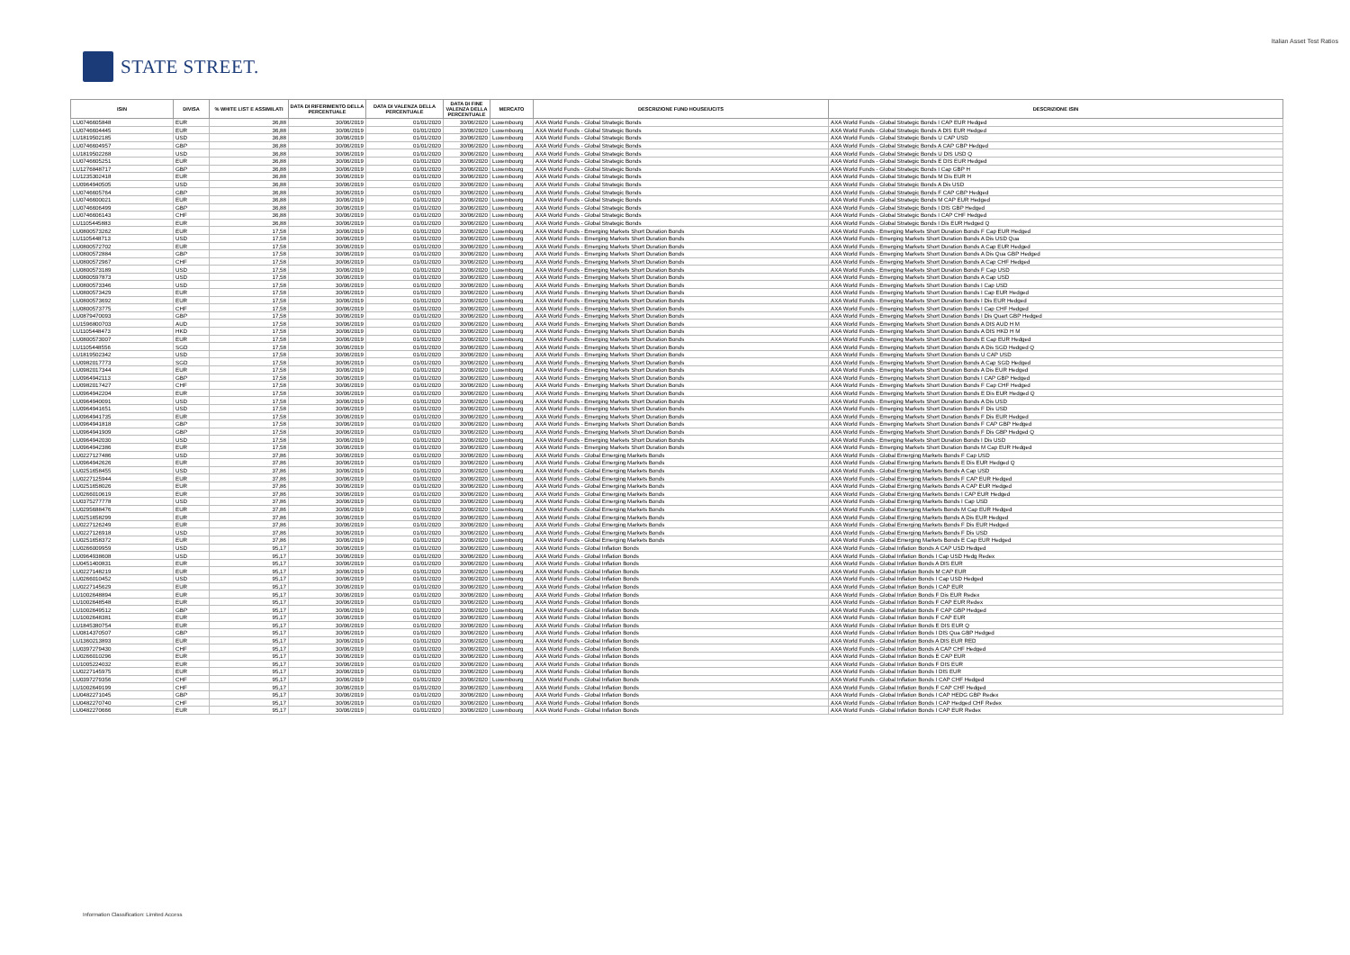STATE STREET.
Italian Asset Test Ratios
| ISIN | DIVISA | % WHITE LIST E ASSIMILATI | DATA DI RIFERIMENTO DELLA PERCENTUALE | DATA DI VALENZA DELLA PERCENTUALE | DATA DI FINE VALENZA DELLA PERCENTUALE | MERCATO | DESCRIZIONE FUND HOUSE/UCITS | DESCRIZIONE ISIN |
| --- | --- | --- | --- | --- | --- | --- | --- | --- |
| LU0746605848 | EUR | 36,88 | 30/06/2019 | 01/01/2020 | 30/06/2020 | Luxembourg | AXA World Funds - Global Strategic Bonds | AXA World Funds - Global Strategic Bonds I CAP EUR Hedged |
| LU0746604445 | EUR | 36,88 | 30/06/2019 | 01/01/2020 | 30/06/2020 | Luxembourg | AXA World Funds - Global Strategic Bonds | AXA World Funds - Global Strategic Bonds A DIS EUR Hedged |
| LU1819502185 | USD | 36,88 | 30/06/2019 | 01/01/2020 | 30/06/2020 | Luxembourg | AXA World Funds - Global Strategic Bonds | AXA World Funds - Global Strategic Bonds U CAP USD |
| LU0746604957 | GBP | 36,88 | 30/06/2019 | 01/01/2020 | 30/06/2020 | Luxembourg | AXA World Funds - Global Strategic Bonds | AXA World Funds - Global Strategic Bonds A CAP GBP Hedged |
| LU1819502268 | USD | 36,88 | 30/06/2019 | 01/01/2020 | 30/06/2020 | Luxembourg | AXA World Funds - Global Strategic Bonds | AXA World Funds - Global Strategic Bonds U DIS USD Q |
| LU0746605251 | EUR | 36,88 | 30/06/2019 | 01/01/2020 | 30/06/2020 | Luxembourg | AXA World Funds - Global Strategic Bonds | AXA World Funds - Global Strategic Bonds E DIS EUR Hedged |
| LU1276848717 | GBP | 36,88 | 30/06/2019 | 01/01/2020 | 30/06/2020 | Luxembourg | AXA World Funds - Global Strategic Bonds | AXA World Funds - Global Strategic Bonds I Cap GBP H |
| LU1235302418 | EUR | 36,88 | 30/06/2019 | 01/01/2020 | 30/06/2020 | Luxembourg | AXA World Funds - Global Strategic Bonds | AXA World Funds - Global Strategic Bonds M Dis EUR H |
| LU0964940505 | USD | 36,88 | 30/06/2019 | 01/01/2020 | 30/06/2020 | Luxembourg | AXA World Funds - Global Strategic Bonds | AXA World Funds - Global Strategic Bonds A Dis USD |
| LU0746605764 | GBP | 36,88 | 30/06/2019 | 01/01/2020 | 30/06/2020 | Luxembourg | AXA World Funds - Global Strategic Bonds | AXA World Funds - Global Strategic Bonds F CAP GBP Hedged |
| LU0746600021 | EUR | 36,88 | 30/06/2019 | 01/01/2020 | 30/06/2020 | Luxembourg | AXA World Funds - Global Strategic Bonds | AXA World Funds - Global Strategic Bonds M CAP EUR Hedged |
| LU0746606499 | GBP | 36,88 | 30/06/2019 | 01/01/2020 | 30/06/2020 | Luxembourg | AXA World Funds - Global Strategic Bonds | AXA World Funds - Global Strategic Bonds I DIS GBP Hedged |
| LU0746606143 | CHF | 36,88 | 30/06/2019 | 01/01/2020 | 30/06/2020 | Luxembourg | AXA World Funds - Global Strategic Bonds | AXA World Funds - Global Strategic Bonds I CAP CHF Hedged |
| LU1105445883 | EUR | 36,88 | 30/06/2019 | 01/01/2020 | 30/06/2020 | Luxembourg | AXA World Funds - Global Strategic Bonds | AXA World Funds - Global Strategic Bonds I Dis EUR Hedged Q |
| LU0800573262 | EUR | 17,58 | 30/06/2019 | 01/01/2020 | 30/06/2020 | Luxembourg | AXA World Funds - Emerging Markets Short Duration Bonds | AXA World Funds - Emerging Markets Short Duration Bonds F Cap EUR Hedged |
| LU1105448713 | USD | 17,58 | 30/06/2019 | 01/01/2020 | 30/06/2020 | Luxembourg | AXA World Funds - Emerging Markets Short Duration Bonds | AXA World Funds - Emerging Markets Short Duration Bonds A Dis USD Qua |
| LU0800572702 | EUR | 17,58 | 30/06/2019 | 01/01/2020 | 30/06/2020 | Luxembourg | AXA World Funds - Emerging Markets Short Duration Bonds | AXA World Funds - Emerging Markets Short Duration Bonds A Cap EUR Hedged |
| LU0800572884 | GBP | 17,58 | 30/06/2019 | 01/01/2020 | 30/06/2020 | Luxembourg | AXA World Funds - Emerging Markets Short Duration Bonds | AXA World Funds - Emerging Markets Short Duration Bonds A Dis Qua GBP Hedged |
| LU0800572967 | CHF | 17,58 | 30/06/2019 | 01/01/2020 | 30/06/2020 | Luxembourg | AXA World Funds - Emerging Markets Short Duration Bonds | AXA World Funds - Emerging Markets Short Duration Bonds A Cap CHF Hedged |
| LU0800573189 | USD | 17,58 | 30/06/2019 | 01/01/2020 | 30/06/2020 | Luxembourg | AXA World Funds - Emerging Markets Short Duration Bonds | AXA World Funds - Emerging Markets Short Duration Bonds F Cap USD |
| LU0800597873 | USD | 17,58 | 30/06/2019 | 01/01/2020 | 30/06/2020 | Luxembourg | AXA World Funds - Emerging Markets Short Duration Bonds | AXA World Funds - Emerging Markets Short Duration Bonds A Cap USD |
| LU0800573346 | USD | 17,58 | 30/06/2019 | 01/01/2020 | 30/06/2020 | Luxembourg | AXA World Funds - Emerging Markets Short Duration Bonds | AXA World Funds - Emerging Markets Short Duration Bonds I Cap USD |
| LU0800573429 | EUR | 17,58 | 30/06/2019 | 01/01/2020 | 30/06/2020 | Luxembourg | AXA World Funds - Emerging Markets Short Duration Bonds | AXA World Funds - Emerging Markets Short Duration Bonds I Cap EUR Hedged |
| LU0800573692 | EUR | 17,58 | 30/06/2019 | 01/01/2020 | 30/06/2020 | Luxembourg | AXA World Funds - Emerging Markets Short Duration Bonds | AXA World Funds - Emerging Markets Short Duration Bonds I Dis EUR Hedged |
| LU0800573775 | CHF | 17,58 | 30/06/2019 | 01/01/2020 | 30/06/2020 | Luxembourg | AXA World Funds - Emerging Markets Short Duration Bonds | AXA World Funds - Emerging Markets Short Duration Bonds I Cap CHF Hedged |
| LU0879470093 | GBP | 17,58 | 30/06/2019 | 01/01/2020 | 30/06/2020 | Luxembourg | AXA World Funds - Emerging Markets Short Duration Bonds | AXA World Funds - Emerging Markets Short Duration Bonds I Dis Quart GBP Hedged |
| LU1596800703 | AUD | 17,58 | 30/06/2019 | 01/01/2020 | 30/06/2020 | Luxembourg | AXA World Funds - Emerging Markets Short Duration Bonds | AXA World Funds - Emerging Markets Short Duration Bonds A DIS AUD H M |
| LU1105448473 | HKD | 17,58 | 30/06/2019 | 01/01/2020 | 30/06/2020 | Luxembourg | AXA World Funds - Emerging Markets Short Duration Bonds | AXA World Funds - Emerging Markets Short Duration Bonds A DIS HKD H M |
| LU0800573007 | EUR | 17,58 | 30/06/2019 | 01/01/2020 | 30/06/2020 | Luxembourg | AXA World Funds - Emerging Markets Short Duration Bonds | AXA World Funds - Emerging Markets Short Duration Bonds E Cap EUR Hedged |
| LU1105448556 | SGD | 17,58 | 30/06/2019 | 01/01/2020 | 30/06/2020 | Luxembourg | AXA World Funds - Emerging Markets Short Duration Bonds | AXA World Funds - Emerging Markets Short Duration Bonds A Dis SGD Hedged Q |
| LU1819502342 | USD | 17,58 | 30/06/2019 | 01/01/2020 | 30/06/2020 | Luxembourg | AXA World Funds - Emerging Markets Short Duration Bonds | AXA World Funds - Emerging Markets Short Duration Bonds U CAP USD |
| LU0982017773 | SGD | 17,58 | 30/06/2019 | 01/01/2020 | 30/06/2020 | Luxembourg | AXA World Funds - Emerging Markets Short Duration Bonds | AXA World Funds - Emerging Markets Short Duration Bonds A Cap SGD Hedged |
| LU0982017344 | EUR | 17,58 | 30/06/2019 | 01/01/2020 | 30/06/2020 | Luxembourg | AXA World Funds - Emerging Markets Short Duration Bonds | AXA World Funds - Emerging Markets Short Duration Bonds A Dis EUR Hedged |
| LU0964942113 | GBP | 17,58 | 30/06/2019 | 01/01/2020 | 30/06/2020 | Luxembourg | AXA World Funds - Emerging Markets Short Duration Bonds | AXA World Funds - Emerging Markets Short Duration Bonds I CAP GBP Hedged |
| LU0982017427 | CHF | 17,58 | 30/06/2019 | 01/01/2020 | 30/06/2020 | Luxembourg | AXA World Funds - Emerging Markets Short Duration Bonds | AXA World Funds - Emerging Markets Short Duration Bonds F Cap CHF Hedged |
| LU0964942204 | EUR | 17,58 | 30/06/2019 | 01/01/2020 | 30/06/2020 | Luxembourg | AXA World Funds - Emerging Markets Short Duration Bonds | AXA World Funds - Emerging Markets Short Duration Bonds E Dis EUR Hedged Q |
| LU0964940091 | USD | 17,58 | 30/06/2019 | 01/01/2020 | 30/06/2020 | Luxembourg | AXA World Funds - Emerging Markets Short Duration Bonds | AXA World Funds - Emerging Markets Short Duration Bonds A Dis USD |
| LU0964941651 | USD | 17,58 | 30/06/2019 | 01/01/2020 | 30/06/2020 | Luxembourg | AXA World Funds - Emerging Markets Short Duration Bonds | AXA World Funds - Emerging Markets Short Duration Bonds F Dis USD |
| LU0964941735 | EUR | 17,58 | 30/06/2019 | 01/01/2020 | 30/06/2020 | Luxembourg | AXA World Funds - Emerging Markets Short Duration Bonds | AXA World Funds - Emerging Markets Short Duration Bonds F Dis EUR Hedged |
| LU0964941818 | GBP | 17,58 | 30/06/2019 | 01/01/2020 | 30/06/2020 | Luxembourg | AXA World Funds - Emerging Markets Short Duration Bonds | AXA World Funds - Emerging Markets Short Duration Bonds F CAP GBP Hedged |
| LU0964941909 | GBP | 17,58 | 30/06/2019 | 01/01/2020 | 30/06/2020 | Luxembourg | AXA World Funds - Emerging Markets Short Duration Bonds | AXA World Funds - Emerging Markets Short Duration Bonds F Dis GBP Hedged Q |
| LU0964942030 | USD | 17,58 | 30/06/2019 | 01/01/2020 | 30/06/2020 | Luxembourg | AXA World Funds - Emerging Markets Short Duration Bonds | AXA World Funds - Emerging Markets Short Duration Bonds I Dis USD |
| LU0964942386 | EUR | 17,58 | 30/06/2019 | 01/01/2020 | 30/06/2020 | Luxembourg | AXA World Funds - Emerging Markets Short Duration Bonds | AXA World Funds - Emerging Markets Short Duration Bonds M Cap EUR Hedged |
| LU0227127486 | USD | 37,86 | 30/06/2019 | 01/01/2020 | 30/06/2020 | Luxembourg | AXA World Funds - Global Emerging Markets Bonds | AXA World Funds - Global Emerging Markets Bonds F Cap USD |
| LU0964942626 | EUR | 37,86 | 30/06/2019 | 01/01/2020 | 30/06/2020 | Luxembourg | AXA World Funds - Global Emerging Markets Bonds | AXA World Funds - Global Emerging Markets Bonds E Dis EUR Hedged Q |
| LU0251658455 | USD | 37,86 | 30/06/2019 | 01/01/2020 | 30/06/2020 | Luxembourg | AXA World Funds - Global Emerging Markets Bonds | AXA World Funds - Global Emerging Markets Bonds A Cap USD |
| LU0227125944 | EUR | 37,86 | 30/06/2019 | 01/01/2020 | 30/06/2020 | Luxembourg | AXA World Funds - Global Emerging Markets Bonds | AXA World Funds - Global Emerging Markets Bonds F CAP EUR Hedged |
| LU0251658026 | EUR | 37,86 | 30/06/2019 | 01/01/2020 | 30/06/2020 | Luxembourg | AXA World Funds - Global Emerging Markets Bonds | AXA World Funds - Global Emerging Markets Bonds A CAP EUR Hedged |
| LU0266010619 | EUR | 37,86 | 30/06/2019 | 01/01/2020 | 30/06/2020 | Luxembourg | AXA World Funds - Global Emerging Markets Bonds | AXA World Funds - Global Emerging Markets Bonds I CAP EUR Hedged |
| LU0375277778 | USD | 37,86 | 30/06/2019 | 01/01/2020 | 30/06/2020 | Luxembourg | AXA World Funds - Global Emerging Markets Bonds | AXA World Funds - Global Emerging Markets Bonds I Cap USD |
| LU0295688476 | EUR | 37,86 | 30/06/2019 | 01/01/2020 | 30/06/2020 | Luxembourg | AXA World Funds - Global Emerging Markets Bonds | AXA World Funds - Global Emerging Markets Bonds M Cap EUR Hedged |
| LU0251658299 | EUR | 37,86 | 30/06/2019 | 01/01/2020 | 30/06/2020 | Luxembourg | AXA World Funds - Global Emerging Markets Bonds | AXA World Funds - Global Emerging Markets Bonds A Dis EUR Hedged |
| LU0227126249 | EUR | 37,86 | 30/06/2019 | 01/01/2020 | 30/06/2020 | Luxembourg | AXA World Funds - Global Emerging Markets Bonds | AXA World Funds - Global Emerging Markets Bonds F Dis EUR Hedged |
| LU0227126918 | USD | 37,86 | 30/06/2019 | 01/01/2020 | 30/06/2020 | Luxembourg | AXA World Funds - Global Emerging Markets Bonds | AXA World Funds - Global Emerging Markets Bonds F Dis USD |
| LU0251658372 | EUR | 37,86 | 30/06/2019 | 01/01/2020 | 30/06/2020 | Luxembourg | AXA World Funds - Global Emerging Markets Bonds | AXA World Funds - Global Emerging Markets Bonds E Cap EUR Hedged |
| LU0266009959 | USD | 95,17 | 30/06/2019 | 01/01/2020 | 30/06/2020 | Luxembourg | AXA World Funds - Global Inflation Bonds | AXA World Funds - Global Inflation Bonds A CAP USD Hedged |
| LU0964938608 | USD | 95,17 | 30/06/2019 | 01/01/2020 | 30/06/2020 | Luxembourg | AXA World Funds - Global Inflation Bonds | AXA World Funds - Global Inflation Bonds I Cap USD Hedg Redex |
| LU0451400831 | EUR | 95,17 | 30/06/2019 | 01/01/2020 | 30/06/2020 | Luxembourg | AXA World Funds - Global Inflation Bonds | AXA World Funds - Global Inflation Bonds A DIS EUR |
| LU0227148219 | EUR | 95,17 | 30/06/2019 | 01/01/2020 | 30/06/2020 | Luxembourg | AXA World Funds - Global Inflation Bonds | AXA World Funds - Global Inflation Bonds M CAP EUR |
| LU0266010452 | USD | 95,17 | 30/06/2019 | 01/01/2020 | 30/06/2020 | Luxembourg | AXA World Funds - Global Inflation Bonds | AXA World Funds - Global Inflation Bonds I Cap USD Hedged |
| LU0227145629 | EUR | 95,17 | 30/06/2019 | 01/01/2020 | 30/06/2020 | Luxembourg | AXA World Funds - Global Inflation Bonds | AXA World Funds - Global Inflation Bonds I CAP EUR |
| LU1002648894 | EUR | 95,17 | 30/06/2019 | 01/01/2020 | 30/06/2020 | Luxembourg | AXA World Funds - Global Inflation Bonds | AXA World Funds - Global Inflation Bonds F Dis EUR Redex |
| LU1002648548 | EUR | 95,17 | 30/06/2019 | 01/01/2020 | 30/06/2020 | Luxembourg | AXA World Funds - Global Inflation Bonds | AXA World Funds - Global Inflation Bonds F CAP EUR Redex |
| LU1002649512 | GBP | 95,17 | 30/06/2019 | 01/01/2020 | 30/06/2020 | Luxembourg | AXA World Funds - Global Inflation Bonds | AXA World Funds - Global Inflation Bonds F CAP GBP Hedged |
| LU1002648381 | EUR | 95,17 | 30/06/2019 | 01/01/2020 | 30/06/2020 | Luxembourg | AXA World Funds - Global Inflation Bonds | AXA World Funds - Global Inflation Bonds F CAP EUR |
| LU1845380754 | EUR | 95,17 | 30/06/2019 | 01/01/2020 | 30/06/2020 | Luxembourg | AXA World Funds - Global Inflation Bonds | AXA World Funds - Global Inflation Bonds E DIS EUR Q |
| LU0814370507 | GBP | 95,17 | 30/06/2019 | 01/01/2020 | 30/06/2020 | Luxembourg | AXA World Funds - Global Inflation Bonds | AXA World Funds - Global Inflation Bonds I DIS Qua GBP Hedged |
| LU1360213893 | EUR | 95,17 | 30/06/2019 | 01/01/2020 | 30/06/2020 | Luxembourg | AXA World Funds - Global Inflation Bonds | AXA World Funds - Global Inflation Bonds A DIS EUR RED |
| LU0397279430 | CHF | 95,17 | 30/06/2019 | 01/01/2020 | 30/06/2020 | Luxembourg | AXA World Funds - Global Inflation Bonds | AXA World Funds - Global Inflation Bonds A CAP CHF Hedged |
| LU0266010296 | EUR | 95,17 | 30/06/2019 | 01/01/2020 | 30/06/2020 | Luxembourg | AXA World Funds - Global Inflation Bonds | AXA World Funds - Global Inflation Bonds E CAP EUR |
| LU1005224032 | EUR | 95,17 | 30/06/2019 | 01/01/2020 | 30/06/2020 | Luxembourg | AXA World Funds - Global Inflation Bonds | AXA World Funds - Global Inflation Bonds F DIS EUR |
| LU0227145975 | EUR | 95,17 | 30/06/2019 | 01/01/2020 | 30/06/2020 | Luxembourg | AXA World Funds - Global Inflation Bonds | AXA World Funds - Global Inflation Bonds I DIS EUR |
| LU0397279356 | CHF | 95,17 | 30/06/2019 | 01/01/2020 | 30/06/2020 | Luxembourg | AXA World Funds - Global Inflation Bonds | AXA World Funds - Global Inflation Bonds I CAP CHF Hedged |
| LU1002649199 | CHF | 95,17 | 30/06/2019 | 01/01/2020 | 30/06/2020 | Luxembourg | AXA World Funds - Global Inflation Bonds | AXA World Funds - Global Inflation Bonds F CAP CHF Hedged |
| LU0482271045 | GBP | 95,17 | 30/06/2019 | 01/01/2020 | 30/06/2020 | Luxembourg | AXA World Funds - Global Inflation Bonds | AXA World Funds - Global Inflation Bonds I CAP HEDG GBP Redex |
| LU0482270740 | CHF | 95,17 | 30/06/2019 | 01/01/2020 | 30/06/2020 | Luxembourg | AXA World Funds - Global Inflation Bonds | AXA World Funds - Global Inflation Bonds I CAP Hedged CHF Redex |
| LU0482270666 | EUR | 95,17 | 30/06/2019 | 01/01/2020 | 30/06/2020 | Luxembourg | AXA World Funds - Global Inflation Bonds | AXA World Funds - Global Inflation Bonds I CAP EUR Redex |
Information Classification: Limited Access